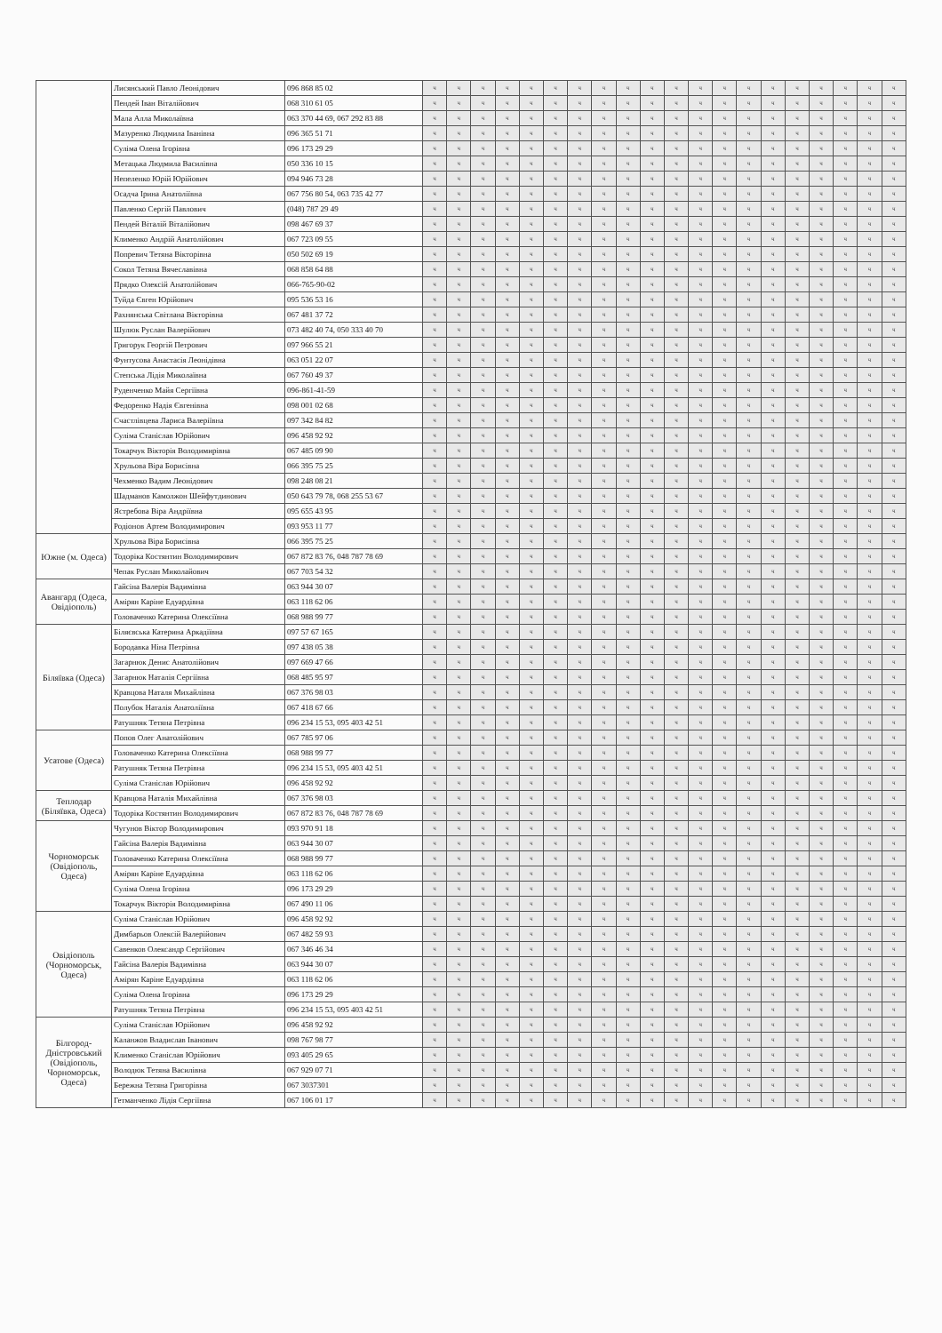| | Лисянський Павло Леонідович | 096 868 85 02 | ч | ч | ч | ч | ч | ч | ч | ч | ч | ч | ч | ч | ч | ч | ч | ч | ч | ч | ч | ч |
| | Пендей Іван Віталійович | 068 310 61 05 | ч | ч | ч | ч | ч | ч | ч | ч | ч | ч | ч | ч | ч | ч | ч | ч | ч | ч | ч | ч |
| | Мала Алла Миколаївна | 063 370 44 69, 067 292 83 88 | ч | ч | ч | ч | ч | ч | ч | ч | ч | ч | ч | ч | ч | ч | ч | ч | ч | ч | ч | ч |
| | Мазуренко Людмила Іванівна | 096 365 51 71 | ч | ч | ч | ч | ч | ч | ч | ч | ч | ч | ч | ч | ч | ч | ч | ч | ч | ч | ч | ч |
| | Суліма Олена Ігорівна | 096 173 29 29 | ч | ч | ч | ч | ч | ч | ч | ч | ч | ч | ч | ч | ч | ч | ч | ч | ч | ч | ч | ч |
| | Метацька Людмила Василівна | 050 336 10 15 | ч | ч | ч | ч | ч | ч | ч | ч | ч | ч | ч | ч | ч | ч | ч | ч | ч | ч | ч | ч |
| | Непеленко Юрій Юрійович | 094 946 73 28 | ч | ч | ч | ч | ч | ч | ч | ч | ч | ч | ч | ч | ч | ч | ч | ч | ч | ч | ч | ч |
| | Осадча Ірина Анатоліївна | 067 756 80 54, 063 735 42 77 | ч | ч | ч | ч | ч | ч | ч | ч | ч | ч | ч | ч | ч | ч | ч | ч | ч | ч | ч | ч |
| | Павленко Сергій Павлович | (048) 787 29 49 | ч | ч | ч | ч | ч | ч | ч | ч | ч | ч | ч | ч | ч | ч | ч | ч | ч | ч | ч | ч |
| | Пендей Віталій Віталійович | 098 467 69 37 | ч | ч | ч | ч | ч | ч | ч | ч | ч | ч | ч | ч | ч | ч | ч | ч | ч | ч | ч | ч |
| | Клименко Андрій Анатолійович | 067 723 09 55 | ч | ч | ч | ч | ч | ч | ч | ч | ч | ч | ч | ч | ч | ч | ч | ч | ч | ч | ч | ч |
| | Попревич Тетяна Вікторівна | 050 502 69 19 | ч | ч | ч | ч | ч | ч | ч | ч | ч | ч | ч | ч | ч | ч | ч | ч | ч | ч | ч | ч |
| | Сокол Тетяна Вячеславівна | 068 858 64 88 | ч | ч | ч | ч | ч | ч | ч | ч | ч | ч | ч | ч | ч | ч | ч | ч | ч | ч | ч | ч |
| | Прядко Олексій Анатолійович | 066-765-90-02 | ч | ч | ч | ч | ч | ч | ч | ч | ч | ч | ч | ч | ч | ч | ч | ч | ч | ч | ч | ч |
| | Туйда Євген Юрійович | 095 536 53 16 | ч | ч | ч | ч | ч | ч | ч | ч | ч | ч | ч | ч | ч | ч | ч | ч | ч | ч | ч | ч |
| | Рахнянська Світлана Вікторівна | 067 481 37 72 | ч | ч | ч | ч | ч | ч | ч | ч | ч | ч | ч | ч | ч | ч | ч | ч | ч | ч | ч | ч |
| | Шулюк Руслан Валерійович | 073 482 40 74, 050 333 40 70 | ч | ч | ч | ч | ч | ч | ч | ч | ч | ч | ч | ч | ч | ч | ч | ч | ч | ч | ч | ч |
| | Григорук Георгій Петрович | 097 966 55 21 | ч | ч | ч | ч | ч | ч | ч | ч | ч | ч | ч | ч | ч | ч | ч | ч | ч | ч | ч | ч |
| | Фунтусова Анастасія Леонідівна | 063 051 22 07 | ч | ч | ч | ч | ч | ч | ч | ч | ч | ч | ч | ч | ч | ч | ч | ч | ч | ч | ч | ч |
| | Степська Лідія Миколаївна | 067 760 49 37 | ч | ч | ч | ч | ч | ч | ч | ч | ч | ч | ч | ч | ч | ч | ч | ч | ч | ч | ч | ч |
| | Руденченко Майя Сергіївна | 096-861-41-59 | ч | ч | ч | ч | ч | ч | ч | ч | ч | ч | ч | ч | ч | ч | ч | ч | ч | ч | ч | ч |
| | Федоренко Надія Євгенівна | 098 001 02 68 | ч | ч | ч | ч | ч | ч | ч | ч | ч | ч | ч | ч | ч | ч | ч | ч | ч | ч | ч | ч |
| | Счастлівцева Лариса Валеріївна | 097 342 84 82 | ч | ч | ч | ч | ч | ч | ч | ч | ч | ч | ч | ч | ч | ч | ч | ч | ч | ч | ч | ч |
| | Суліма Станіслав Юрійович | 096 458 92 92 | ч | ч | ч | ч | ч | ч | ч | ч | ч | ч | ч | ч | ч | ч | ч | ч | ч | ч | ч | ч |
| | Токарчук Вікторія Володимирівна | 067 485 09 90 | ч | ч | ч | ч | ч | ч | ч | ч | ч | ч | ч | ч | ч | ч | ч | ч | ч | ч | ч | ч |
| | Хрульова Віра Борисівна | 066 395 75 25 | ч | ч | ч | ч | ч | ч | ч | ч | ч | ч | ч | ч | ч | ч | ч | ч | ч | ч | ч | ч |
| | Чехменко Вадим Леонідович | 098 248 08 21 | ч | ч | ч | ч | ч | ч | ч | ч | ч | ч | ч | ч | ч | ч | ч | ч | ч | ч | ч | ч |
| | Шадманов Камолжон Шейфутдинович | 050 643 79 78, 068 255 53 67 | ч | ч | ч | ч | ч | ч | ч | ч | ч | ч | ч | ч | ч | ч | ч | ч | ч | ч | ч | ч |
| | Ястребова Віра Андріївна | 095 655 43 95 | ч | ч | ч | ч | ч | ч | ч | ч | ч | ч | ч | ч | ч | ч | ч | ч | ч | ч | ч | ч |
| | Родіонов Артем Володимирович | 093 953 11 77 | ч | ч | ч | ч | ч | ч | ч | ч | ч | ч | ч | ч | ч | ч | ч | ч | ч | ч | ч | ч |
| Южне (м. Одеса) | Хрульова Віра Борисівна | 066 395 75 25 | ч | ч | ч | ч | ч | ч | ч | ч | ч | ч | ч | ч | ч | ч | ч | ч | ч | ч | ч | ч |
| | Тодоріка Костянтин Володимирович | 067 872 83 76, 048 787 78 69 | ч | ч | ч | ч | ч | ч | ч | ч | ч | ч | ч | ч | ч | ч | ч | ч | ч | ч | ч | ч |
| | Чепак Руслан Миколайович | 067 703 54 32 | ч | ч | ч | ч | ч | ч | ч | ч | ч | ч | ч | ч | ч | ч | ч | ч | ч | ч | ч | ч |
| Авангард (Одеса, Овідіополь) | Гайсіна Валерія Вадимівна | 063 944 30 07 | ч | ч | ч | ч | ч | ч | ч | ч | ч | ч | ч | ч | ч | ч | ч | ч | ч | ч | ч | ч |
| | Амірян Каріне Едуардівна | 063 118 62 06 | ч | ч | ч | ч | ч | ч | ч | ч | ч | ч | ч | ч | ч | ч | ч | ч | ч | ч | ч | ч |
| | Головаченко Катерина Олексіївна | 068 988 99 77 | ч | ч | ч | ч | ч | ч | ч | ч | ч | ч | ч | ч | ч | ч | ч | ч | ч | ч | ч | ч |
| Біляївка (Одеса) | Біляєвська Катерина Аркадіївна | 097 57 67 165 | ч | ч | ч | ч | ч | ч | ч | ч | ч | ч | ч | ч | ч | ч | ч | ч | ч | ч | ч | ч |
| | Бородавка Ніна Петрівна | 097 438 05 38 | ч | ч | ч | ч | ч | ч | ч | ч | ч | ч | ч | ч | ч | ч | ч | ч | ч | ч | ч | ч |
| | Загарнюк Денис Анатолійович | 097 669 47 66 | ч | ч | ч | ч | ч | ч | ч | ч | ч | ч | ч | ч | ч | ч | ч | ч | ч | ч | ч | ч |
| | Загарнюк Наталія Сергіївна | 068 485 95 97 | ч | ч | ч | ч | ч | ч | ч | ч | ч | ч | ч | ч | ч | ч | ч | ч | ч | ч | ч | ч |
| | Кравцова Наталя Михайлівна | 067 376 98 03 | ч | ч | ч | ч | ч | ч | ч | ч | ч | ч | ч | ч | ч | ч | ч | ч | ч | ч | ч | ч |
| | Полубок Наталія Анатоліївна | 067 418 67 66 | ч | ч | ч | ч | ч | ч | ч | ч | ч | ч | ч | ч | ч | ч | ч | ч | ч | ч | ч | ч |
| | Ратушняк Тетяна Петрівна | 096 234 15 53, 095 403 42 51 | ч | ч | ч | ч | ч | ч | ч | ч | ч | ч | ч | ч | ч | ч | ч | ч | ч | ч | ч | ч |
| Усатове (Одеса) | Попов Олег Анатолійович | 067 785 97 06 | ч | ч | ч | ч | ч | ч | ч | ч | ч | ч | ч | ч | ч | ч | ч | ч | ч | ч | ч | ч |
| | Головаченко Катерина Олексіївна | 068 988 99 77 | ч | ч | ч | ч | ч | ч | ч | ч | ч | ч | ч | ч | ч | ч | ч | ч | ч | ч | ч | ч |
| | Ратушняк Тетяна Петрівна | 096 234 15 53, 095 403 42 51 | ч | ч | ч | ч | ч | ч | ч | ч | ч | ч | ч | ч | ч | ч | ч | ч | ч | ч | ч | ч |
| | Суліма Станіслав Юрійович | 096 458 92 92 | ч | ч | ч | ч | ч | ч | ч | ч | ч | ч | ч | ч | ч | ч | ч | ч | ч | ч | ч | ч |
| Теплодар (Біляївка, Одеса) | Кравцова Наталія Михайлівна | 067 376 98 03 | ч | ч | ч | ч | ч | ч | ч | ч | ч | ч | ч | ч | ч | ч | ч | ч | ч | ч | ч | ч |
| | Тодоріка Костянтин Володимирович | 067 872 83 76, 048 787 78 69 | ч | ч | ч | ч | ч | ч | ч | ч | ч | ч | ч | ч | ч | ч | ч | ч | ч | ч | ч | ч |
| Чорноморськ (Овідіополь, Одеса) | Чугунов Віктор Володимирович | 093 970 91 18 | ч | ч | ч | ч | ч | ч | ч | ч | ч | ч | ч | ч | ч | ч | ч | ч | ч | ч | ч | ч |
| | Гайсіна Валерія Вадимівна | 063 944 30 07 | ч | ч | ч | ч | ч | ч | ч | ч | ч | ч | ч | ч | ч | ч | ч | ч | ч | ч | ч | ч |
| | Головаченко Катерина Олексіївна | 068 988 99 77 | ч | ч | ч | ч | ч | ч | ч | ч | ч | ч | ч | ч | ч | ч | ч | ч | ч | ч | ч | ч |
| | Амірян Каріне Едуардівна | 063 118 62 06 | ч | ч | ч | ч | ч | ч | ч | ч | ч | ч | ч | ч | ч | ч | ч | ч | ч | ч | ч | ч |
| | Суліма Олена Ігорівна | 096 173 29 29 | ч | ч | ч | ч | ч | ч | ч | ч | ч | ч | ч | ч | ч | ч | ч | ч | ч | ч | ч | ч |
| | Токарчук Вікторія Володимирівна | 067 490 11 06 | ч | ч | ч | ч | ч | ч | ч | ч | ч | ч | ч | ч | ч | ч | ч | ч | ч | ч | ч | ч |
| Овідіополь (Чорноморськ, Одеса) | Суліма Станіслав Юрійович | 096 458 92 92 | ч | ч | ч | ч | ч | ч | ч | ч | ч | ч | ч | ч | ч | ч | ч | ч | ч | ч | ч | ч |
| | Димбарьов Олексій Валерійович | 067 482 59 93 | ч | ч | ч | ч | ч | ч | ч | ч | ч | ч | ч | ч | ч | ч | ч | ч | ч | ч | ч | ч |
| | Савенков Олександр Сергійович | 067 346 46 34 | ч | ч | ч | ч | ч | ч | ч | ч | ч | ч | ч | ч | ч | ч | ч | ч | ч | ч | ч | ч |
| | Гайсіна Валерія Вадимівна | 063 944 30 07 | ч | ч | ч | ч | ч | ч | ч | ч | ч | ч | ч | ч | ч | ч | ч | ч | ч | ч | ч | ч |
| | Амірян Каріне Едуардівна | 063 118 62 06 | ч | ч | ч | ч | ч | ч | ч | ч | ч | ч | ч | ч | ч | ч | ч | ч | ч | ч | ч | ч |
| | Суліма Олена Ігорівна | 096 173 29 29 | ч | ч | ч | ч | ч | ч | ч | ч | ч | ч | ч | ч | ч | ч | ч | ч | ч | ч | ч | ч |
| | Ратушняк Тетяна Петрівна | 096 234 15 53, 095 403 42 51 | ч | ч | ч | ч | ч | ч | ч | ч | ч | ч | ч | ч | ч | ч | ч | ч | ч | ч | ч | ч |
| Білгород-Дністровський (Овідіополь, Чорноморськ, Одеса) | Суліма Станіслав Юрійович | 096 458 92 92 | ч | ч | ч | ч | ч | ч | ч | ч | ч | ч | ч | ч | ч | ч | ч | ч | ч | ч | ч | ч |
| | Каланжов Владислав Іванович | 098 767 98 77 | ч | ч | ч | ч | ч | ч | ч | ч | ч | ч | ч | ч | ч | ч | ч | ч | ч | ч | ч | ч |
| | Клименко Станіслав Юрійович | 093 405 29 65 | ч | ч | ч | ч | ч | ч | ч | ч | ч | ч | ч | ч | ч | ч | ч | ч | ч | ч | ч | ч |
| | Володюк Тетяна Василівна | 067 929 07 71 | ч | ч | ч | ч | ч | ч | ч | ч | ч | ч | ч | ч | ч | ч | ч | ч | ч | ч | ч | ч |
| | Бережна Тетяна Григорівна | 067 3037301 | ч | ч | ч | ч | ч | ч | ч | ч | ч | ч | ч | ч | ч | ч | ч | ч | ч | ч | ч | ч |
| | Гетманченко Лідія Сергіївна | 067 106 01 17 | ч | ч | ч | ч | ч | ч | ч | ч | ч | ч | ч | ч | ч | ч | ч | ч | ч | ч | ч | ч |